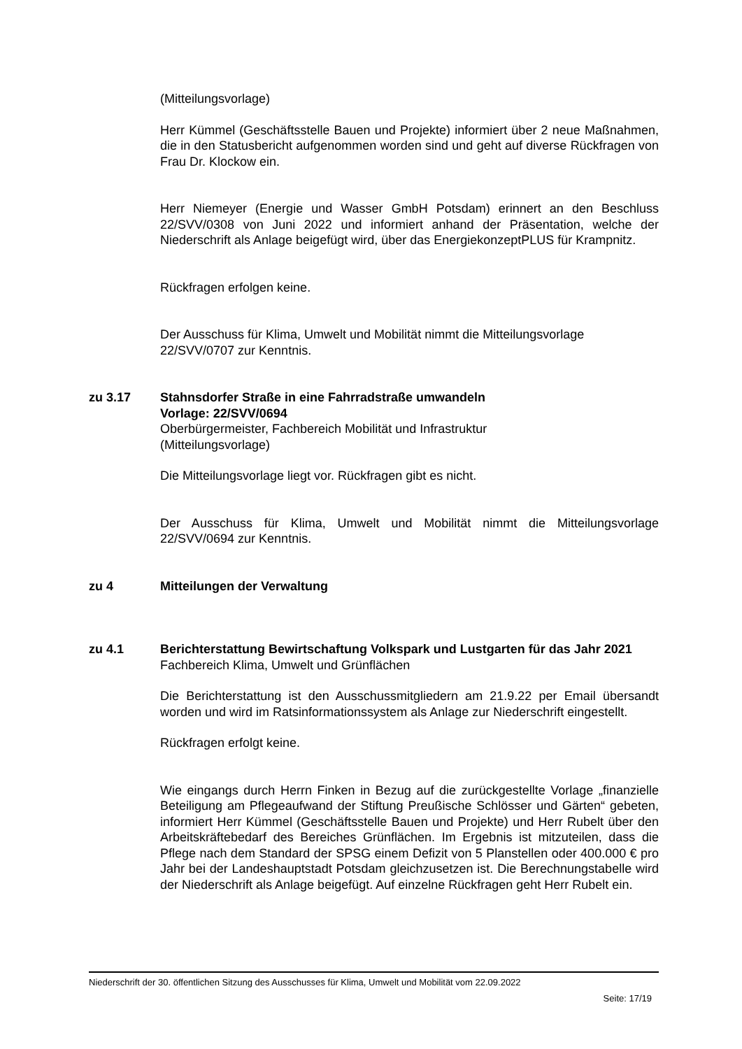(Mitteilungsvorlage)
Herr Kümmel (Geschäftsstelle Bauen und Projekte) informiert über 2 neue Maßnahmen, die in den Statusbericht aufgenommen worden sind und geht auf diverse Rückfragen von Frau Dr. Klockow ein.
Herr Niemeyer (Energie und Wasser GmbH Potsdam) erinnert an den Beschluss 22/SVV/0308 von Juni 2022 und informiert anhand der Präsentation, welche der Niederschrift als Anlage beigefügt wird, über das EnergiekonzeptPLUS für Krampnitz.
Rückfragen erfolgen keine.
Der Ausschuss für Klima, Umwelt und Mobilität nimmt die Mitteilungsvorlage 22/SVV/0707 zur Kenntnis.
zu 3.17 Stahnsdorfer Straße in eine Fahrradstraße umwandeln
Vorlage: 22/SVV/0694
Oberbürgermeister, Fachbereich Mobilität und Infrastruktur
(Mitteilungsvorlage)
Die Mitteilungsvorlage liegt vor. Rückfragen gibt es nicht.
Der Ausschuss für Klima, Umwelt und Mobilität nimmt die Mitteilungsvorlage 22/SVV/0694 zur Kenntnis.
zu 4 Mitteilungen der Verwaltung
zu 4.1 Berichterstattung Bewirtschaftung Volkspark und Lustgarten für das Jahr 2021
Fachbereich Klima, Umwelt und Grünflächen
Die Berichterstattung ist den Ausschussmitgliedern am 21.9.22 per Email übersandt worden und wird im Ratsinformationssystem als Anlage zur Niederschrift eingestellt.
Rückfragen erfolgt keine.
Wie eingangs durch Herrn Finken in Bezug auf die zurückgestellte Vorlage „finanzielle Beteiligung am Pflegeaufwand der Stiftung Preußische Schlösser und Gärten“ gebeten, informiert Herr Kümmel (Geschäftsstelle Bauen und Projekte) und Herr Rubelt über den Arbeitskräftebedarf des Bereiches Grünflächen. Im Ergebnis ist mitzuteilen, dass die Pflege nach dem Standard der SPSG einem Defizit von 5 Planstellen oder 400.000 € pro Jahr bei der Landeshauptstadt Potsdam gleichzusetzen ist. Die Berechnungstabelle wird der Niederschrift als Anlage beigefügt. Auf einzelne Rückfragen geht Herr Rubelt ein.
Niederschrift der 30. öffentlichen Sitzung des Ausschusses für Klima, Umwelt und Mobilität vom 22.09.2022
Seite: 17/19